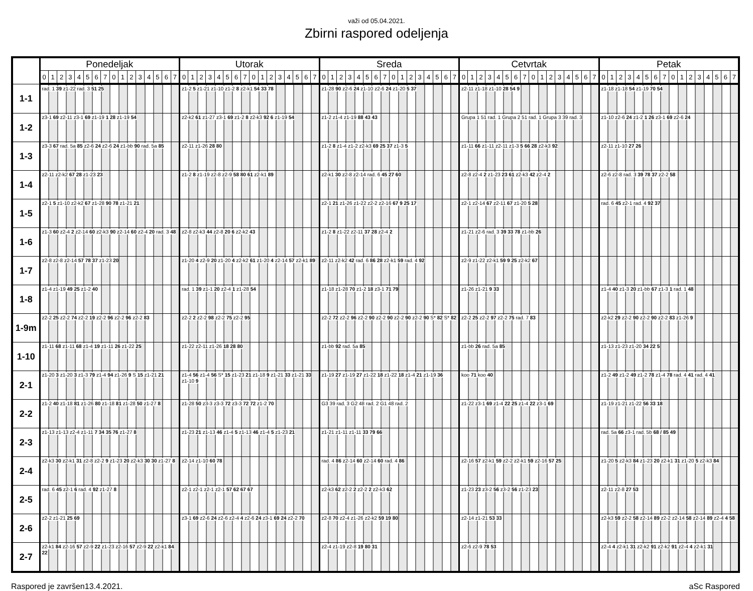važi od 05.04.2021.
Zbirni raspored odeljenja
| | Ponedeljak | | | | | | | | | | | | | | | | Utorak | | | | | | | | | | | | | | | | Sreda | | | | | | | | | | | | | | | | Cetvrtak | | | | | | | | | | | | | | | | Petak | | | | | | | | | | | | | | | |
| --- | --- | --- | --- | --- | --- | --- | --- | --- | --- | --- | --- | --- | --- | --- | --- | --- | --- | --- | --- | --- | --- | --- | --- | --- | --- | --- | --- | --- | --- | --- | --- | --- | --- | --- | --- | --- | --- | --- | --- | --- | --- | --- | --- | --- | --- | --- | --- | --- | --- | --- | --- | --- | --- | --- | --- | --- | --- | --- | --- | --- | --- | --- | --- | --- | --- | --- | --- | --- | --- | --- | --- | --- | --- | --- | --- | --- | --- | --- | --- | --- |
| | 0 | 1 | 2 | 3 | 4 | 5 | 6 | 7 | 0 | 1 | 2 | 3 | 4 | 5 | 6 | 7 | 0 | 1 | 2 | 3 | 4 | 5 | 6 | 7 | 0 | 1 | 2 | 3 | 4 | 5 | 6 | 7 | 0 | 1 | 2 | 3 | 4 | 5 | 6 | 7 | 0 | 1 | 2 | 3 | 4 | 5 | 6 | 7 | 0 | 1 | 2 | 3 | 4 | 5 | 6 | 7 | 0 | 1 | 2 | 3 | 4 | 5 | 6 | 7 | 0 | 1 | 2 | 3 | 4 | 5 | 6 | 7 | 0 | 1 | 2 | 3 | 4 | 5 | 6 | 7 |
| 1-1 | rad. 1 39 z1-22 rad. 3 51 25 | | | | | | | | | | | | | | | | z1-2 5 z1-21 z1-10 z1-2 8 z2-k1 54 33 78 | | | | | | | | | | | | | | | | z1-28 90 z2-6 24 z1-10 z2-6 24 z1-20 5 37 | | | | | | | | | | | | | | | | z2-11 z1-18 z1-10 28 54 9 | | | | | | | | | | | | | | | | z1-18 z1-18 54 z1-19 70 54 | | | | | | | | | | | | | | | |
| 1-2 | z3-1 69 z2-11 z3-1 69 z1-19 1 28 z1-19 54 | | | | | | | | | | | | | | | | z2-k2 61 z1-27 z3-1 69 z1-2 8 z2-k3 92 6 z1-19 54 | | | | | | | | | | | | | | | | z1-2 z1-4 z1-19 88 43 43 | | | | | | | | | | | | | | | | Grupa 1 51 rad. 1 Grupa 2 51 rad. 1 Grupa 3 39 rad. 3 | | | | | | | | | | | | | | | | z1-10 z2-6 24 z1-2 1 26 z3-1 69 z2-6 24 | | | | | | | | | | | | | | | |
| 1-3 | z3-3 67 rad. 5a 85 z2-6 24 z2-6 24 z1-bb 90 rad. 5a 85 | | | | | | | | | | | | | | | | z2-11 z1-26 28 80 | | | | | | | | | | | | | | | | z1-2 8 z1-4 z1-2 z2-k3 69 25 37 z1-3 5 | | | | | | | | | | | | | | | | z1-11 66 z1-11 z2-11 z1-3 5 66 28 z2-k3 92 | | | | | | | | | | | | | | | | z2-11 z1-10 27 26 | | | | | | | | | | | | | | | |
| 1-4 | z2-11 z2-k2 67 28 z1-23 23 | | | | | | | | | | | | | | | | z1-2 8 z1-19 z2-8 z2-9 58 80 61 z2-k1 89 | | | | | | | | | | | | | | | | z2-k1 30 z2-8 z2-14 rad. 6 45 27 60 | | | | | | | | | | | | | | | | z2-8 z2-4 2 z1-23 23 61 z2-k3 42 z2-4 2 | | | | | | | | | | | | | | | | z2-6 z2-8 rad. 3 39 78 37 z2-2 58 | | | | | | | | | | | | | | | |
| 1-5 | z2-1 5 z1-10 z2-k2 67 z1-28 90 78 z1-21 21 | | | | | | | | | | | | | | | | | | | | | | | | | | | | | | | | z2-1 21 z1-26 z1-22 z2-2 z2-16 67 9 25 17 | | | | | | | | | | | | | | | | z2-1 z2-14 67 z2-11 67 z1-20 5 28 | | | | | | | | | | | | | | | | rad. 6 45 z2-1 rad. 4 92 37 | | | | | | | | | | | | | | | |
| 1-6 | z1-3 60 z2-4 2 z2-14 60 z2-k3 90 z2-14 60 z2-4 20 rad. 3 48 | | | | | | | | | | | | | | | | z2-8 z2-k3 44 z2-8 20 6 z2-k2 43 | | | | | | | | | | | | | | | | z1-2 8 z1-22 z2-11 37 28 z2-4 2 | | | | | | | | | | | | | | | | z1-21 z2-6 rad. 3 39 33 78 z1-bb 26 | | | | | | | | | | | | | | | | | | | | | | | | | | | | | | | |
| 1-7 | z2-8 z2-8 z2-14 57 78 37 z1-23 20 | | | | | | | | | | | | | | | | z1-20 4 z2-9 20 z1-20 4 z2-k2 61 z1-20 4 z2-14 57 z2-k1 89 | | | | | | | | | | | | | | | | z2-11 z2-k2 42 rad. 6 86 28 z2-k1 59 rad. 4 92 | | | | | | | | | | | | | | | | z2-9 z1-22 z2-k1 59 9 25 z2-k2 67 | | | | | | | | | | | | | | | | | | | | | | | | | | | | | | | |
| 1-8 | z1-4 z1-19 49 25 z1-2 40 | | | | | | | | | | | | | | | | rad. 1 39 z1-1 20 z2-4 1 z1-28 54 | | | | | | | | | | | | | | | | z1-18 z1-28 70 z1-2 18 z3-1 71 79 | | | | | | | | | | | | | | | | z1-26 z1-21 9 33 | | | | | | | | | | | | | | | | z1-4 40 z1-3 20 z1-bb 67 z1-3 1 rad. 1 48 | | | | | | | | | | | | | | | |
| 1-9m | z2-2 25 z2-2 74 z2-2 19 z2-2 96 z2-2 96 z2-2 83 | | | | | | | | | | | | | | | | z2-2 2 z2-2 98 z2-2 75 z2-2 95 | | | | | | | | | | | | | | | | z2-2 72 z2-2 96 z2-2 90 z2-2 90 z2-2 90 z2-2 90 S* 82 S* 82 | | | | | | | | | | | | | | | | z2-2 25 z2-2 97 z2-2 75 rad. 7 83 | | | | | | | | | | | | | | | | z2-k2 29 z2-2 90 z2-2 90 z2-2 83 z1-26 9 | | | | | | | | | | | | | | | |
| 1-10 | z1-11 68 z1-11 68 z1-4 19 z1-11 26 z1-22 25 | | | | | | | | | | | | | | | | z1-22 z2-11 z1-26 18 28 80 | | | | | | | | | | | | | | | | z1-bb 92 rad. 5a 85 | | | | | | | | | | | | | | | | z1-bb 26 rad. 5a 85 | | | | | | | | | | | | | | | | z1-13 z1-23 z1-20 34 22 5 | | | | | | | | | | | | | | | |
| 2-1 | z1-20 3 z1-20 3 z1-3 79 z1-4 94 z1-26 9 S 15 z1-21 21 | | | | | | | | | | | | | | | | z1-4 56 z1-4 56 S* 15 z1-23 21 z1-18 9 z1-21 33 z1-21 33 z1-10 9 | | | | | | | | | | | | | | | | z1-19 27 z1-19 27 z1-22 18 z1-22 18 z1-4 21 z1-19 36 | | | | | | | | | | | | | | | | koo 71 koo 40 | | | | | | | | | | | | | | | | z1-2 49 z1-2 49 z1-2 78 z1-4 78 rad. 4 41 rad. 4 41 | | | | | | | | | | | | | | | |
| 2-2 | z1-2 40 z1-18 81 z1-26 80 z1-18 81 z1-28 50 z1-27 8 | | | | | | | | | | | | | | | | z1-28 50 z3-3 z3-3 72 z3-3 72 72 z1-2 70 | | | | | | | | | | | | | | | | G3 39 rad. 3 G2 48 rad. 2 G1 48 rad. 2 | | | | | | | | | | | | | | | | z1-22 z3-1 69 z1-4 22 25 z1-4 22 z3-1 69 | | | | | | | | | | | | | | | | z1-19 z1-21 z1-22 56 33 18 | | | | | | | | | | | | | | | |
| 2-3 | z1-13 z1-13 z2-4 z1-11 7 34 35 76 z1-27 8 | | | | | | | | | | | | | | | | z1-23 21 z1-13 46 z1-4 5 z1-13 46 z1-4 5 z1-23 21 | | | | | | | | | | | | | | | | z1-21 z1-11 z1-11 33 79 66 | | | | | | | | | | | | | | | | | | | | | | | | | | | | | | | | rad. 5a 66 z3-1 rad. 5b 68 / 85 49 | | | | | | | | | | | | | | | |
| 2-4 | z2-k3 30 z2-k1 31 z2-8 z2-2 9 z1-23 20 z2-k3 30 30 z1-27 8 | | | | | | | | | | | | | | | | z2-14 z1-10 60 78 | | | | | | | | | | | | | | | | rad. 4 86 z2-14 60 z2-14 60 rad. 4 86 | | | | | | | | | | | | | | | | z2-16 57 z2-k1 59 z2-2 z2-k1 59 z2-16 57 25 | | | | | | | | | | | | | | | | z1-20 5 z2-k3 84 z1-23 20 z2-k1 31 z1-20 5 z2-k3 84 | | | | | | | | | | | | | | | |
| 2-5 | rad. 6 45 z2-1 6 rad. 4 92 z1-27 8 | | | | | | | | | | | | | | | | z2-1 z2-1 z2-1 z2-1 57 62 67 67 | | | | | | | | | | | | | | | | z2-k3 62 z2-2 2 z2-2 2 z2-k3 62 | | | | | | | | | | | | | | | | z1-23 23 z3-2 56 z3-2 56 z1-23 23 | | | | | | | | | | | | | | | | z2-11 z2-8 27 53 | | | | | | | | | | | | | | | |
| 2-6 | z2-2 z1-21 25 69 | | | | | | | | | | | | | | | | z3-1 69 z2-6 24 z2-6 z2-4 4 z2-6 24 z3-1 69 24 z2-2 70 | | | | | | | | | | | | | | | | z2-8 70 z2-4 z1-26 z2-k2 59 19 80 | | | | | | | | | | | | | | | | z2-14 z1-21 53 33 | | | | | | | | | | | | | | | | z2-k3 59 z2-2 58 z2-14 89 z2-2 z2-14 58 z2-14 89 z2-4 4 58 | | | | | | | | | | | | | | | |
| 2-7 | z2-k1 84 z2-16 57 z2-9 22 z1-23 z2-16 57 z2-9 22 z2-k1 84 22 | | | | | | | | | | | | | | | | | | | | | | | | | | | | | | | | z2-4 z1-19 z2-8 19 80 31 | | | | | | | | | | | | | | | | z2-6 z2-9 78 53 | | | | | | | | | | | | | | | | z2-4 4 z2-k1 31 z2-k2 91 z2-k2 91 z2-4 4 z2-k1 31 | | | | | | | | | | | | | | | |
Raspored je završen13.4.2021. aSc Raspored